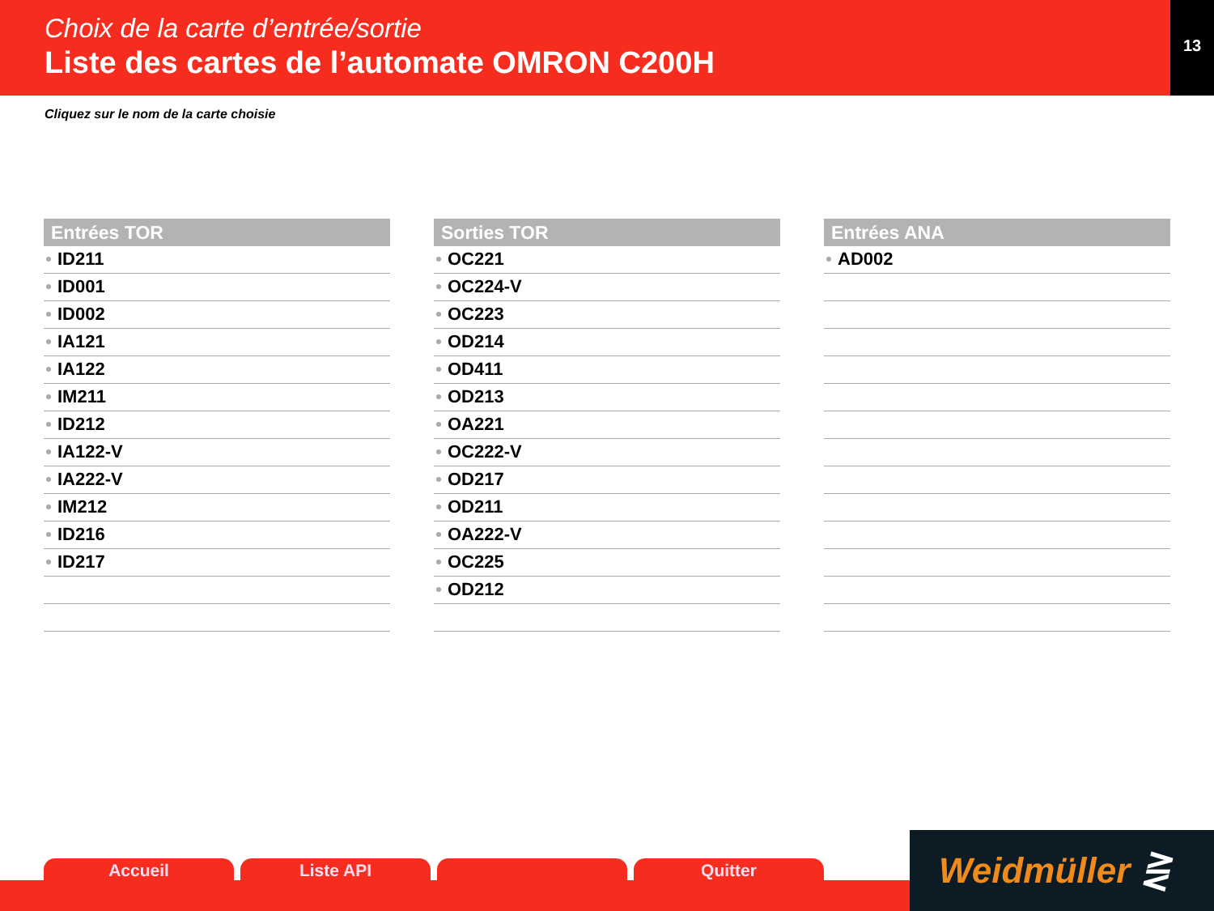Choix de la carte d’entrée/sortie
Liste des cartes de l’automate OMRON C200H
13
Cliquez sur le nom de la carte choisie
Entrées TOR
ID211
ID001
ID002
IA121
IA122
IM211
ID212
IA122-V
IA222-V
IM212
ID216
ID217
Sorties TOR
OC221
OC224-V
OC223
OD214
OD411
OD213
OA221
OC222-V
OD217
OD211
OA222-V
OC225
OD212
Entrées ANA
AD002
Accueil Liste API Quitter
Weidmüller ⋛